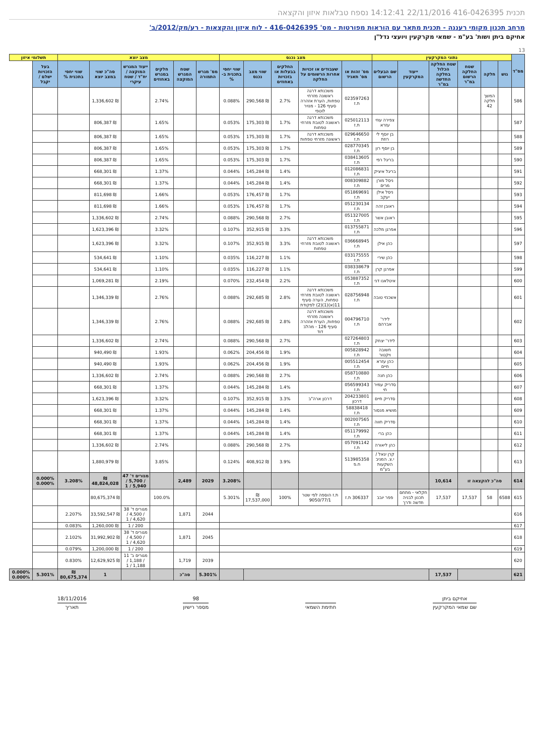תכנית 416-0426395 22/11/2016 14:12:41 נספח טבלאות איזון והקצאה
מרחב תכנון מקומי רעננה - תכנית מתאר עם הוראות מפורטות - מס' 416-0426395 - לוח איזון והקצאות - רע/מק/2012/ב'
אחיקם ביתן ושות' בע"מ - שמאי מקרקעין ויועצי נדל"ן
13
| מס"ד | נתוני המקרקעין | | | | | | מצב נכנס | | | | | מצב יוצא | | | | | | תשלומי איזון | |
| --- | --- | --- | --- | --- | --- | --- | --- | --- | --- | --- | --- | --- | --- | --- | --- | --- | --- | --- | --- |
| | גוש | חלקה | שטח החלקה הרשום במ"ר | שטח החלקה הכלול בחלקה החדשה במ"ר | ייעוד המקרקעין | שם הבעלים הרשום | מס' זהות או מס' תאגיד | שעבודים או זכויות אחרות הרשומים על החלקה | החלקים בבעלות או בזכויות באחוזים | שווי מצב נכנס | שווי יחסי בתכנית ב-% | מס' מגרש התמורה | שטח המגרש המוקצה | חלקים במגרש באחוזים | ייעוד המגרש המוקצה / יח"ד / שטח עיקרי | סה"כ שווי במצב יוצא | שווי יחסי בתכנית % | בעל הזכויות ישלם / יקבל | |
| 586 | | המשך חלקה 42 | | | | | 023597263 ת.ז | משכנתא דרגה ראשונה מזרחי טפחות, הערת אזהרה סעיף 126 - מנויר לוטפי | 2.7% | ₪ 290,568 | 0.088% | | | 2.74% | | ₪ 1,336,602 | | | |
| 587 | | | | | | צפירה עוזי עזרא | 025012113 ת.ז | משכנתא דרגה ראשונה לטובת מזרחי טפחות | 1.7% | ₪ 175,303 | 0.053% | | | 1.65% | | ₪ 806,387 | | | |
| 588 | | | | | | בן יוסף לי רוזת | 029646650 ת.ז | משכנתא דרגה ראשונה מזרחי טפחות | 1.7% | ₪ 175,303 | 0.053% | | | 1.65% | | ₪ 806,387 | | | |
| 589 | | | | | | בן יוסף רון | 028770345 ת.ז | | 1.7% | ₪ 175,303 | 0.053% | | | 1.65% | | ₪ 806,387 | | | |
| 590 | | | | | | בריגל רפי | 038413605 ת.ז | | 1.7% | ₪ 175,303 | 0.053% | | | 1.65% | | ₪ 806,387 | | | |
| 591 | | | | | | בריגל איציק | 012086831 ת.ז | | 1.4% | ₪ 145,284 | 0.044% | | | 1.37% | | ₪ 668,301 | | | |
| 592 | | | | | | ניסל מורן מרים | 008309882 ת.ז | | 1.4% | ₪ 145,284 | 0.044% | | | 1.37% | | ₪ 668,301 | | | |
| 593 | | | | | | ניסל אילן יעקב | 051869691 ת.ז | | 1.7% | ₪ 176,457 | 0.053% | | | 1.66% | | ₪ 811,698 | | | |
| 594 | | | | | | ראובן זהה | 051230134 ת.ז | | 1.7% | ₪ 176,457 | 0.053% | | | 1.66% | | ₪ 811,698 | | | |
| 595 | | | | | | ראובן אשר | 051327005 ת.ז | | 2.7% | ₪ 290,568 | 0.088% | | | 2.74% | | ₪ 1,336,602 | | | |
| 596 | | | | | | אפרגן מלכה | 013755871 ת.ז | | 3.3% | ₪ 352,915 | 0.107% | | | 3.32% | | ₪ 1,623,396 | | | |
| 597 | | | | | | כהן אילן | 036668945 ת.ז | משכנתא דרגה ראשונה לטובת מזרחי טפחות | 3.3% | ₪ 352,915 | 0.107% | | | 3.32% | | ₪ 1,623,396 | | | |
| 598 | | | | | | כהן שירי | 033175555 ת.ז | | 1.1% | ₪ 116,227 | 0.035% | | | 1.10% | | ₪ 534,641 | | | |
| 599 | | | | | | אפרגן קרן | 038338679 ת.ז | | 1.1% | ₪ 116,227 | 0.035% | | | 1.10% | | ₪ 534,641 | | | |
| 600 | | | | | | איטלאנו דני | 053887352 ת.ז | | 2.2% | ₪ 232,454 | 0.070% | | | 2.19% | | ₪ 1,069,281 | | | |
| 601 | | | | | | אשכנזי טובה | 028756948 ת.ז | משכנתא דרגה ראשונה לטובת מזרחי טפחות, הערה סעיף 11(א)(1)(2) לפקודת | 2.8% | ₪ 292,685 | 0.088% | | | 2.76% | | ₪ 1,346,339 | | | |
| 602 | | | | | | לידר' אברהם | 004796710 ת.ז | משכנתא דרגה ראשונה מזרחי טפחות, הערת אזהרה סעיף 126 - מהלב דוד | 2.8% | ₪ 292,685 | 0.088% | | | 2.76% | | ₪ 1,346,339 | | | |
| 603 | | | | | | לידר' יצחק | 027264803 ת.ז | | 2.7% | ₪ 290,568 | 0.088% | | | 2.74% | | ₪ 1,336,602 | | | |
| 604 | | | | | | חשובה ויקטור | 005828942 ת.ז | | 1.9% | ₪ 204,456 | 0.062% | | | 1.93% | | ₪ 940,490 | | | |
| 605 | | | | | | כהן עזרא חיים | 005512454 ת.ז | | 1.9% | ₪ 204,456 | 0.062% | | | 1.93% | | ₪ 940,490 | | | |
| 606 | | | | | | כהן חנה | 058710880 ת.ז | | 2.7% | ₪ 290,568 | 0.088% | | | 2.74% | | ₪ 1,336,602 | | | |
| 607 | | | | | | סדריק עמיר חי | 056599343 ת.ז | | 1.4% | ₪ 145,284 | 0.044% | | | 1.37% | | ₪ 668,301 | | | |
| 608 | | | | | | סדריק חיים | 204233801 דרכון | דרכון ארה"ב | 3.3% | ₪ 352,915 | 0.107% | | | 3.32% | | ₪ 1,623,396 | | | |
| 609 | | | | | | מושיא מנסור | 58838418 ת.ז | | 1.4% | ₪ 145,284 | 0.044% | | | 1.37% | | ₪ 668,301 | | | |
| 610 | | | | | | סדריק חווה | 002007565 ת.ז | | 1.4% | ₪ 145,284 | 0.044% | | | 1.37% | | ₪ 668,301 | | | |
| 611 | | | | | | כהן ברי | 051179992 ת.ז | | 1.4% | ₪ 145,284 | 0.044% | | | 1.37% | | ₪ 668,301 | | | |
| 612 | | | | | | כהן ליאורה | 057091142 ת.ז | | 2.7% | ₪ 290,568 | 0.088% | | | 2.74% | | ₪ 1,336,602 | | | |
| 613 | | | | | | קרן יגאל / י.צ. המניב השקעות בע"מ | 513985358 ח.פ | | 3.9% | ₪ 408,912 | 0.124% | | | 3.85% | | ₪ 1,880,979 | | | |
| 614 | סה"כ להקצאה זו | | | 10,614 | | | | | | | 3.208% | 2029 | 2,489 | | מגורים ד' 47 / 5,700 / 5,940 / 1 | ₪ 48,824,028 | 3.208% | 0.000% 0.000% | |
| 615 | 6588 | 58 | 17,537 | 17,537 | חקלאי - מתחם תכנון לבניה חדשה ודרך | פפר יובב | 306337 ת.ז | ת.ז הוספה לפי שטר 9050/77/1 | 100% | ₪ 17,537,000 | 5.301% | | | 100.0% | | ₪ 80,675,374 | | | |
| 616 | | | | | | | | | | | | 2044 | 1,871 | | מגורים ד' 38 / 4,500 / 4,620 / 1 | ₪ 33,592,547 | 2.207% | | |
| 617 | | | | | | | | | | | | | | | 200 / 1 | ₪ 1,260,000 | 0.083% | | |
| 618 | | | | | | | | | | | | 2045 | 1,871 | | מגורים ד' 38 / 4,500 / 4,620 / 1 | ₪ 31,992,902 | 2.102% | | |
| 619 | | | | | | | | | | | | | | | 200 / 1 | ₪ 1,200,000 | 0.079% | | |
| 620 | | | | | | | | | | | | 2039 | 1,719 | | מגורים ב' 11 / 1,188 / 1,188 / 1 | ₪ 12,629,925 | 0.830% | | |
| 621 | | | | 17,537 | | | | | | | | 5.301% | סה"כ | | | 1 | ₪ 80,675,374 | 5.301% | 0.000% 0.000% |
אחיקם ביתן
שם שמאי המקרקעין
חתימת השמאי
98
מספר רישיון
18/11/2016
תאריך